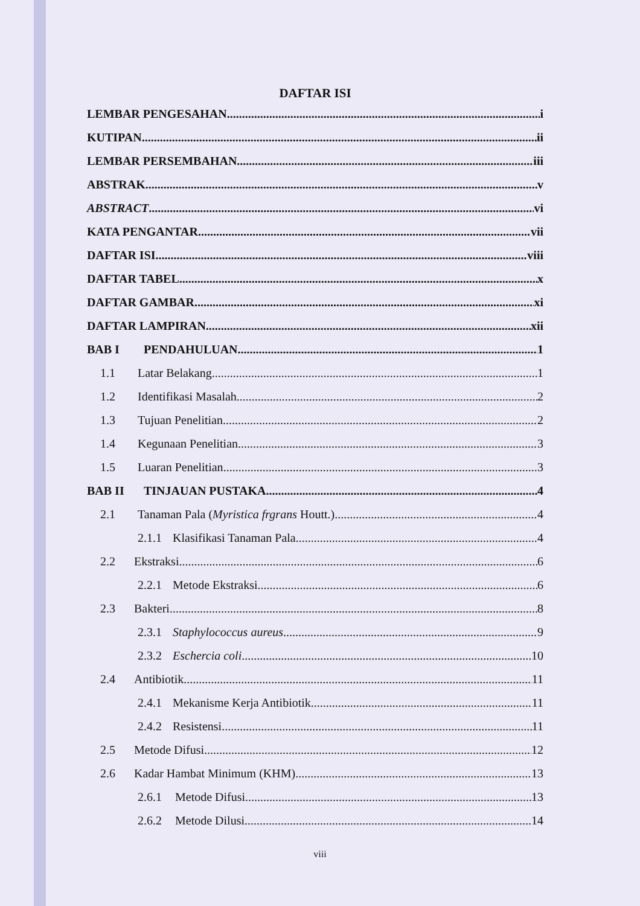DAFTAR ISI
LEMBAR PENGESAHAN i
KUTIPAN ii
LEMBAR PERSEMBAHAN iii
ABSTRAK v
ABSTRACT vi
KATA PENGANTAR vii
DAFTAR ISI viii
DAFTAR TABEL x
DAFTAR GAMBAR xi
DAFTAR LAMPIRAN xii
BAB I PENDAHULUAN 1
1.1 Latar Belakang 1
1.2 Identifikasi Masalah 2
1.3 Tujuan Penelitian 2
1.4 Kegunaan Penelitian 3
1.5 Luaran Penelitian 3
BAB II TINJAUAN PUSTAKA 4
2.1 Tanaman Pala (Myristica frgrans Houtt.) 4
2.1.1 Klasifikasi Tanaman Pala 4
2.2 Ekstraksi 6
2.2.1 Metode Ekstraksi 6
2.3 Bakteri 8
2.3.1 Staphylococcus aureus 9
2.3.2 Eschercia coli 10
2.4 Antibiotik 11
2.4.1 Mekanisme Kerja Antibiotik 11
2.4.2 Resistensi 11
2.5 Metode Difusi 12
2.6 Kadar Hambat Minimum (KHM) 13
2.6.1 Metode Difusi 13
2.6.2 Metode Dilusi 14
viii